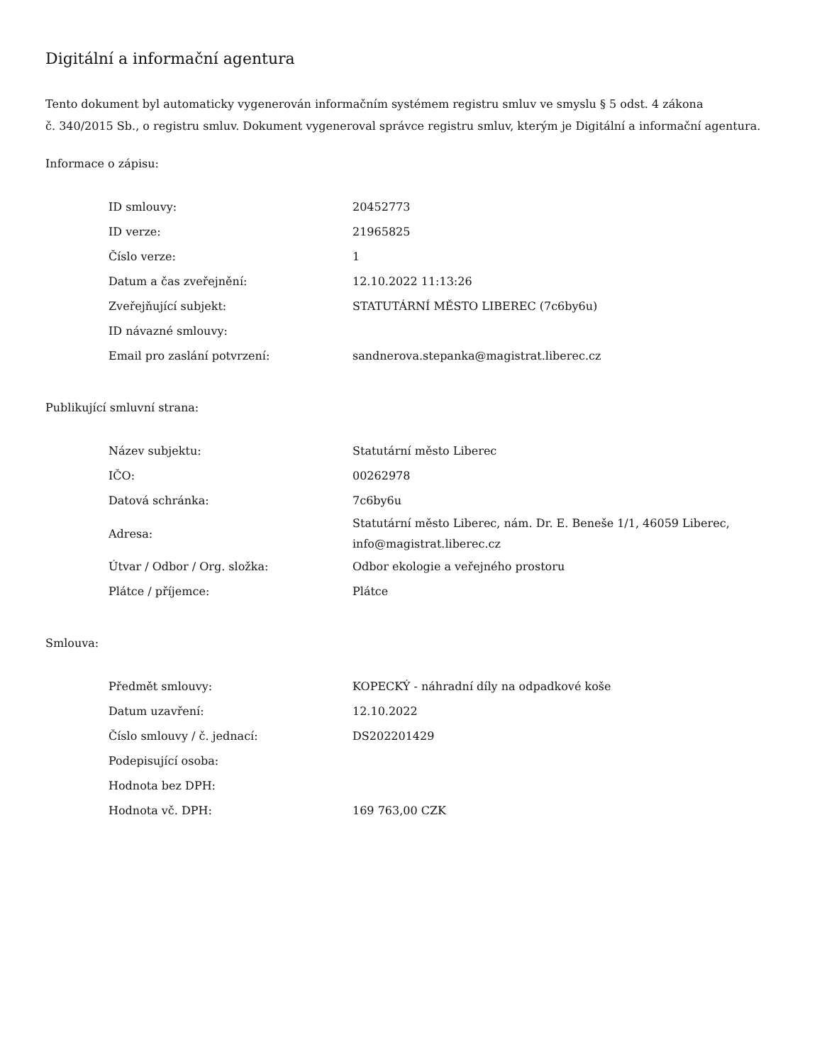Digitální a informační agentura
Tento dokument byl automaticky vygenerován informačním systémem registru smluv ve smyslu § 5 odst. 4 zákona
č. 340/2015 Sb., o registru smluv. Dokument vygeneroval správce registru smluv, kterým je Digitální a informační agentura.
Informace o zápisu:
| ID smlouvy: | 20452773 |
| ID verze: | 21965825 |
| Číslo verze: | 1 |
| Datum a čas zveřejnění: | 12.10.2022 11:13:26 |
| Zveřejňující subjekt: | STATUTÁRNÍ MĚSTO LIBEREC (7c6by6u) |
| ID návazné smlouvy: | |
| Email pro zaslání potvrzení: | sandnerova.stepanka@magistrat.liberec.cz |
Publikující smluvní strana:
| Název subjektu: | Statutární město Liberec |
| IČO: | 00262978 |
| Datová schránka: | 7c6by6u |
| Adresa: | Statutární město Liberec, nám. Dr. E. Beneše 1/1, 46059 Liberec, info@magistrat.liberec.cz |
| Útvar / Odbor / Org. složka: | Odbor ekologie a veřejného prostoru |
| Plátce / příjemce: | Plátce |
Smlouva:
| Předmět smlouvy: | KOPECKÝ - náhradní díly na odpadkové koše |
| Datum uzavření: | 12.10.2022 |
| Číslo smlouvy / č. jednací: | DS202201429 |
| Podepisující osoba: | |
| Hodnota bez DPH: | |
| Hodnota vč. DPH: | 169 763,00 CZK |